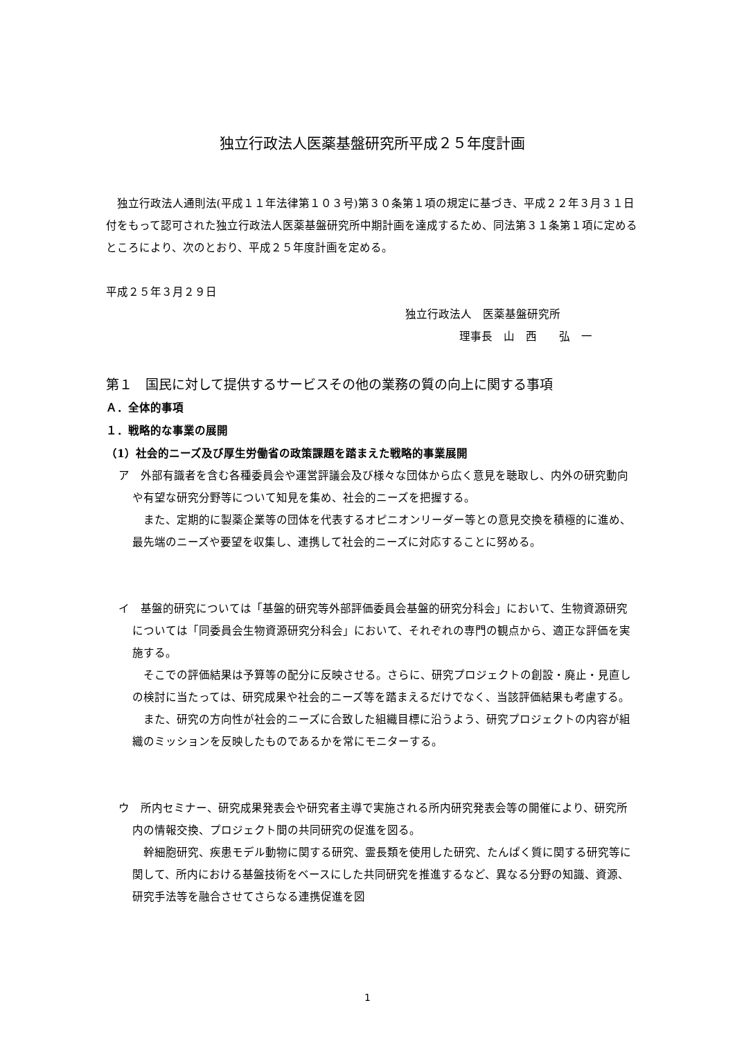独立行政法人医薬基盤研究所平成２５年度計画
独立行政法人通則法(平成１１年法律第１０３号)第３０条第１項の規定に基づき、平成２２年３月３１日付をもって認可された独立行政法人医薬基盤研究所中期計画を達成するため、同法第３１条第１項に定めるところにより、次のとおり、平成２５年度計画を定める。
平成２５年３月２９日
独立行政法人　医薬基盤研究所
理事長　山　西　　弘　一
第１　国民に対して提供するサービスその他の業務の質の向上に関する事項
Ａ．全体的事項
１．戦略的な事業の展開
（1）社会的ニーズ及び厚生労働省の政策課題を踏まえた戦略的事業展開
ア　外部有識者を含む各種委員会や運営評議会及び様々な団体から広く意見を聴取し、内外の研究動向や有望な研究分野等について知見を集め、社会的ニーズを把握する。
また、定期的に製薬企業等の団体を代表するオピニオンリーダー等との意見交換を積極的に進め、最先端のニーズや要望を収集し、連携して社会的ニーズに対応することに努める。
イ　基盤的研究については「基盤的研究等外部評価委員会基盤的研究分科会」において、生物資源研究については「同委員会生物資源研究分科会」において、それぞれの専門の観点から、適正な評価を実施する。
そこでの評価結果は予算等の配分に反映させる。さらに、研究プロジェクトの創設・廃止・見直しの検討に当たっては、研究成果や社会的ニーズ等を踏まえるだけでなく、当該評価結果も考慮する。
また、研究の方向性が社会的ニーズに合致した組織目標に沿うよう、研究プロジェクトの内容が組織のミッションを反映したものであるかを常にモニターする。
ウ　所内セミナー、研究成果発表会や研究者主導で実施される所内研究発表会等の開催により、研究所内の情報交換、プロジェクト間の共同研究の促進を図る。
幹細胞研究、疾患モデル動物に関する研究、霊長類を使用した研究、たんぱく質に関する研究等に関して、所内における基盤技術をベースにした共同研究を推進するなど、異なる分野の知識、資源、研究手法等を融合させてさらなる連携促進を図
1